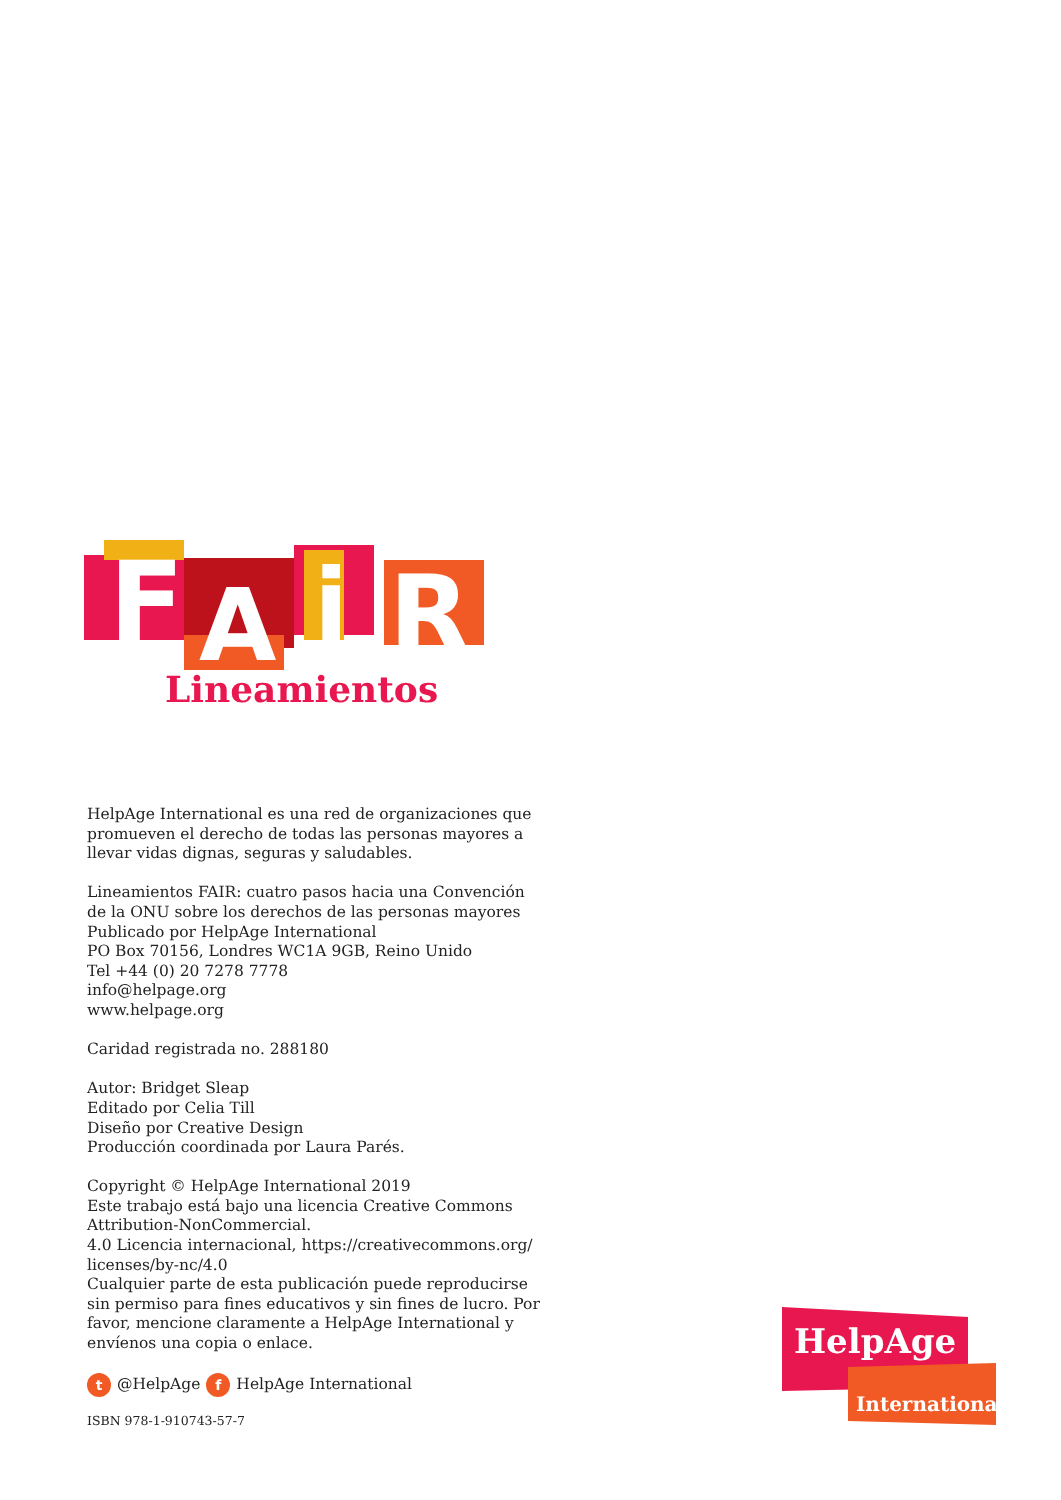F
A
i
R
Lineamientos
HelpAge International es una red de organizaciones que promueven el derecho de todas las personas mayores a llevar vidas dignas, seguras y saludables.
Lineamientos FAIR: cuatro pasos hacia una Convención de la ONU sobre los derechos de las personas mayores
Publicado por HelpAge International
PO Box 70156, Londres WC1A 9GB, Reino Unido
Tel +44 (0) 20 7278 7778
info@helpage.org
www.helpage.org
Caridad registrada no. 288180
Autor: Bridget Sleap
Editado por Celia Till
Diseño por Creative Design
Producción coordinada por Laura Parés.
Copyright © HelpAge International 2019
Este trabajo está bajo una licencia Creative Commons Attribution-NonCommercial.
4.0 Licencia internacional, https://creativecommons.org/ licenses/by-nc/4.0
Cualquier parte de esta publicación puede reproducirse sin permiso para fines educativos y sin fines de lucro. Por favor, mencione claramente a HelpAge International y envíenos una copia o enlace.
t @HelpAge f HelpAge International
ISBN 978-1-910743-57-7
HelpAge
International